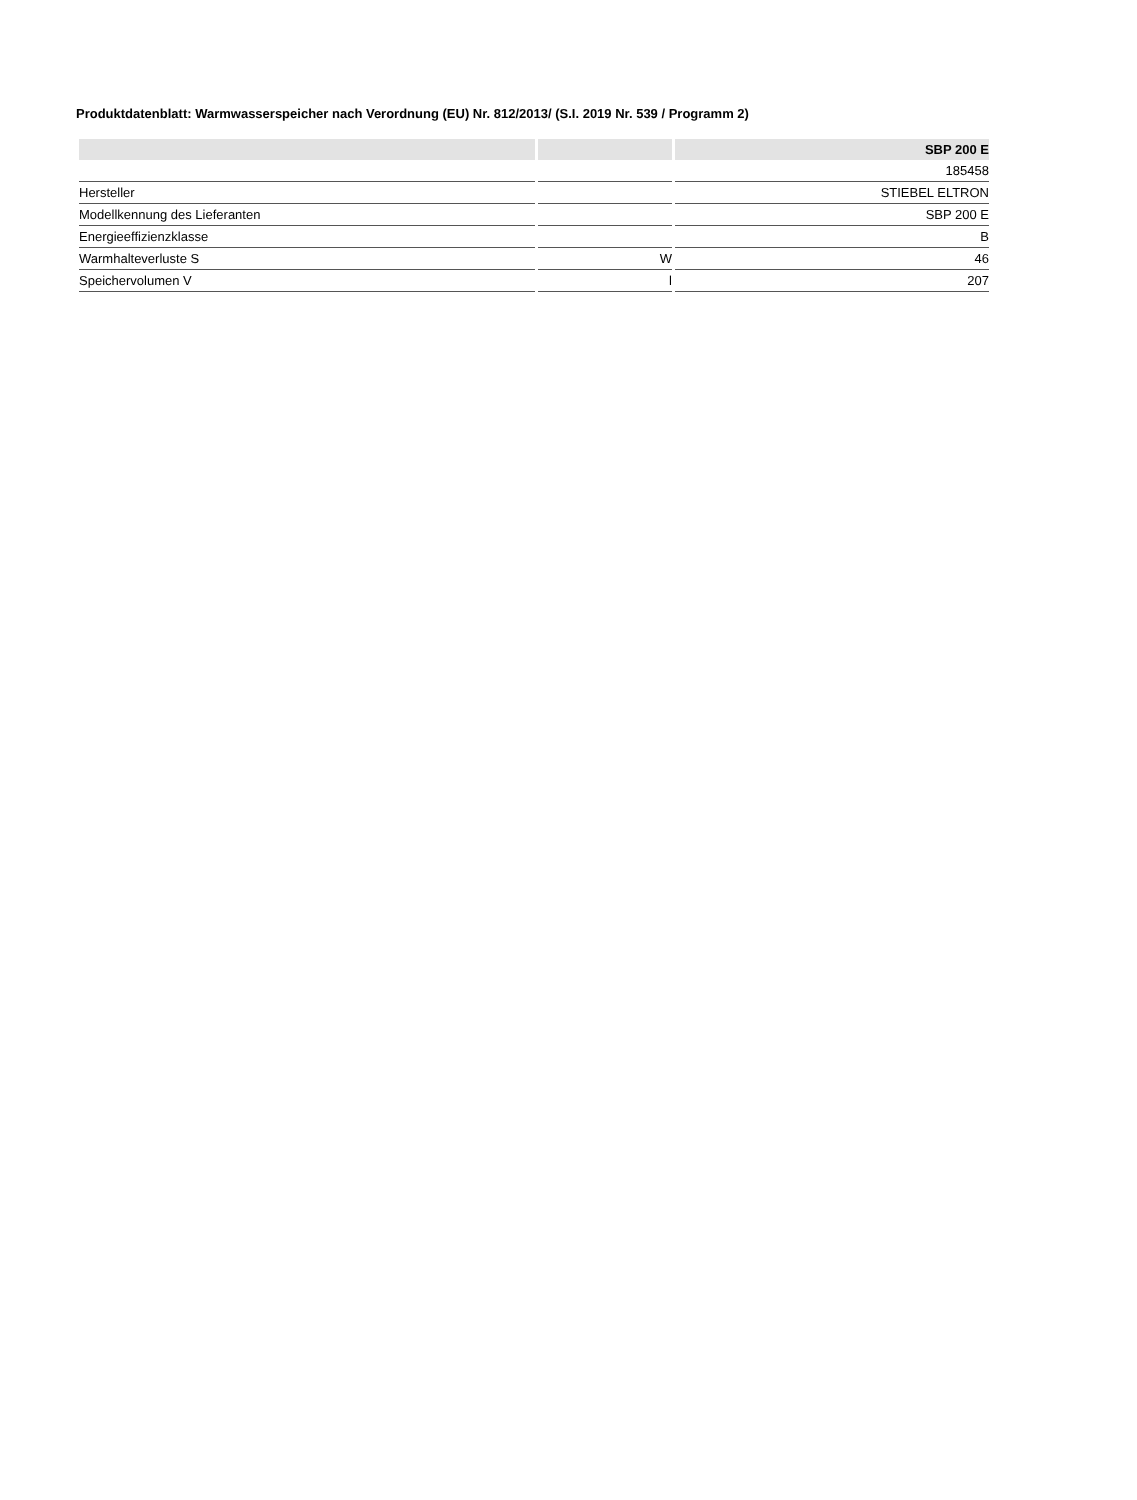Produktdatenblatt: Warmwasserspeicher nach Verordnung (EU) Nr. 812/2013/ (S.I. 2019 Nr. 539 / Programm 2)
| | | SBP 200 E |
| --- | --- | --- |
| | | 185458 |
| Hersteller | | STIEBEL ELTRON |
| Modellkennung des Lieferanten | | SBP 200 E |
| Energieeffizienzklasse | | B |
| Warmhalteverluste S | W | 46 |
| Speichervolumen V | l | 207 |